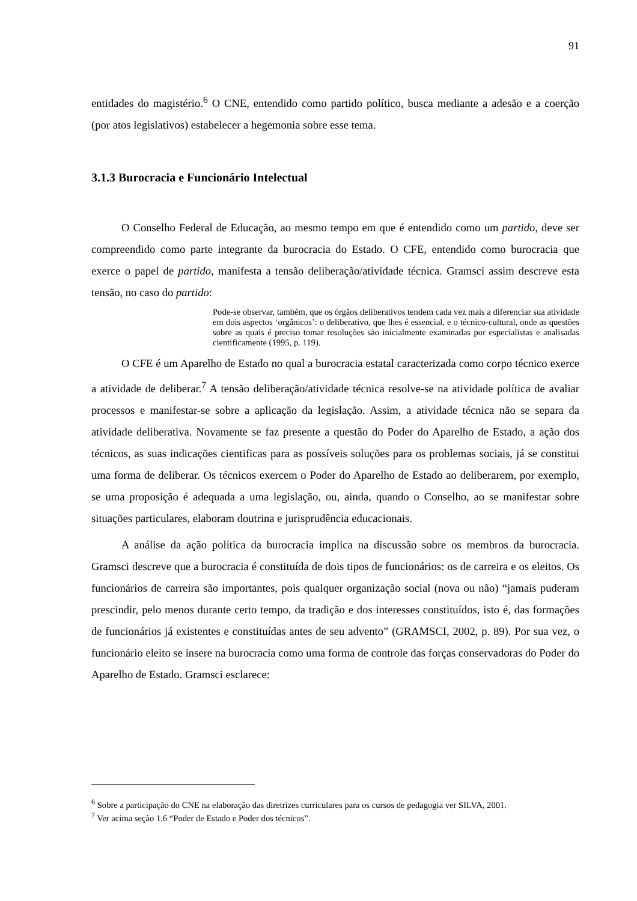91
entidades do magistério.<sup>6</sup> O CNE, entendido como partido político, busca mediante a adesão e a coerção (por atos legislativos) estabelecer a hegemonia sobre esse tema.
3.1.3 Burocracia e Funcionário Intelectual
O Conselho Federal de Educação, ao mesmo tempo em que é entendido como um partido, deve ser compreendido como parte integrante da burocracia do Estado. O CFE, entendido como burocracia que exerce o papel de partido, manifesta a tensão deliberação/atividade técnica. Gramsci assim descreve esta tensão, no caso do partido:
Pode-se observar, também, que os órgãos deliberativos tendem cada vez mais a diferenciar sua atividade em dois aspectos ‘orgânicos’: o deliberativo, que lhes é essencial, e o técnico-cultural, onde as questões sobre as quais é preciso tomar resoluções são inicialmente examinadas por especialistas e analisadas cientificamente (1995, p. 119).
O CFE é um Aparelho de Estado no qual a burocracia estatal caracterizada como corpo técnico exerce a atividade de deliberar.<sup>7</sup> A tensão deliberação/atividade técnica resolve-se na atividade política de avaliar processos e manifestar-se sobre a aplicação da legislação. Assim, a atividade técnica não se separa da atividade deliberativa. Novamente se faz presente a questão do Poder do Aparelho de Estado, a ação dos técnicos, as suas indicações cientificas para as possíveis soluções para os problemas sociais, já se constitui uma forma de deliberar. Os técnicos exercem o Poder do Aparelho de Estado ao deliberarem, por exemplo, se uma proposição é adequada a uma legislação, ou, ainda, quando o Conselho, ao se manifestar sobre situações particulares, elaboram doutrina e jurisprudência educacionais.
A análise da ação política da burocracia implica na discussão sobre os membros da burocracia. Gramsci descreve que a burocracia é constituída de dois tipos de funcionários: os de carreira e os eleitos. Os funcionários de carreira são importantes, pois qualquer organização social (nova ou não) “jamais puderam prescindir, pelo menos durante certo tempo, da tradição e dos interesses constituídos, isto é, das formações de funcionários já existentes e constituídas antes de seu advento” (GRAMSCI, 2002, p. 89). Por sua vez, o funcionário eleito se insere na burocracia como uma forma de controle das forças conservadoras do Poder do Aparelho de Estado. Gramsci esclarece:
<sup>6</sup> Sobre a participação do CNE na elaboração das diretrizes curriculares para os cursos de pedagogia ver SILVA, 2001.
<sup>7</sup> Ver acima seção 1.6 “Poder de Estado e Poder dos técnicos”.